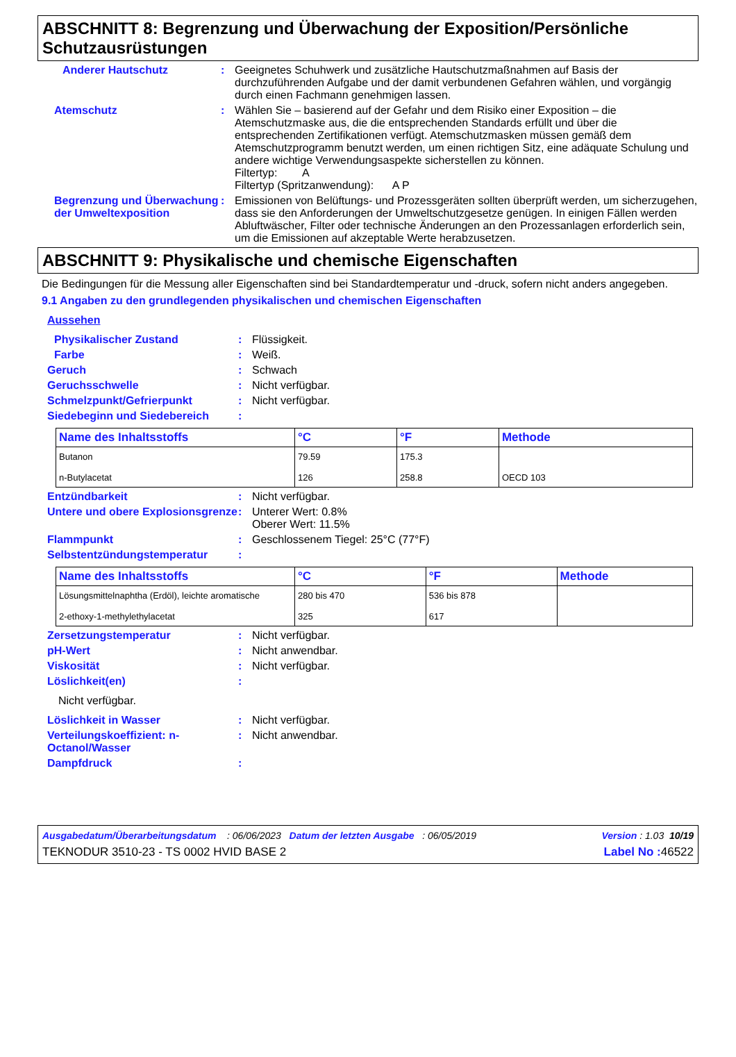ABSCHNITT 8: Begrenzung und Überwachung der Exposition/Persönliche Schutzausrüstungen
Anderer Hautschutz : Geeignetes Schuhwerk und zusätzliche Hautschutzmaßnahmen auf Basis der durchzuführenden Aufgabe und der damit verbundenen Gefahren wählen, und vorgängig durch einen Fachmann genehmigen lassen.
Atemschutz : Wählen Sie – basierend auf der Gefahr und dem Risiko einer Exposition – die Atemschutzmaske aus, die die entsprechenden Standards erfüllt und über die entsprechenden Zertifikationen verfügt. Atemschutzmasken müssen gemäß dem Atemschutzprogramm benutzt werden, um einen richtigen Sitz, eine adäquate Schulung und andere wichtige Verwendungsaspekte sicherstellen zu können.
Filtertyp: A
Filtertyp (Spritzanwendung): A P
Begrenzung und Überwachung der Umweltexposition
: Emissionen von Belüftungs- und Prozessgeräten sollten überprüft werden, um sicherzugehen, dass sie den Anforderungen der Umweltschutzgesetze genügen. In einigen Fällen werden Abluftwäscher, Filter oder technische Änderungen an den Prozessanlagen erforderlich sein, um die Emissionen auf akzeptable Werte herabzusetzen.
ABSCHNITT 9: Physikalische und chemische Eigenschaften
Die Bedingungen für die Messung aller Eigenschaften sind bei Standardtemperatur und -druck, sofern nicht anders angegeben.
9.1 Angaben zu den grundlegenden physikalischen und chemischen Eigenschaften
Aussehen
Physikalischer Zustand : Flüssigkeit.
Farbe : Weiß.
Geruch : Schwach
Geruchsschwelle : Nicht verfügbar.
Schmelzpunkt/Gefrierpunkt : Nicht verfügbar.
Siedebeginn und Siedebereich :
| Name des Inhaltsstoffs | °C | °F | Methode |
| --- | --- | --- | --- |
| Butanon n-Butylacetat | 79.59 126 | 175.3 258.8 | OECD 103 |
Entzündbarkeit : Nicht verfügbar.
Untere und obere Explosionsgrenze
: Unterer Wert: 0.8%
Oberer Wert: 11.5%
Flammpunkt : Geschlossenem Tiegel: 25°C (77°F)
Selbstentzündungstemperatur :
| Name des Inhaltsstoffs | °C | °F | Methode |
| --- | --- | --- | --- |
| Lösungsmittelnaphtha (Erdöl), leichte aromatische 2-ethoxy-1-methylethylacetat | 280 bis 470 325 | 536 bis 878 617 | |
Zersetzungstemperatur : Nicht verfügbar.
pH-Wert : Nicht anwendbar.
Viskosität : Nicht verfügbar.
Löslichkeit(en) :
Nicht verfügbar.
Löslichkeit in Wasser : Nicht verfügbar.
Verteilungskoeffizient: n-Octanol/Wasser
: Nicht anwendbar.
Dampfdruck :
Ausgabedatum/Überarbeitungsdatum : 06/06/2023 Datum der letzten Ausgabe : 06/05/2019 Version : 1.03 10/19
TEKNODUR 3510-23 - TS 0002 HVID BASE 2 Label No : 46522